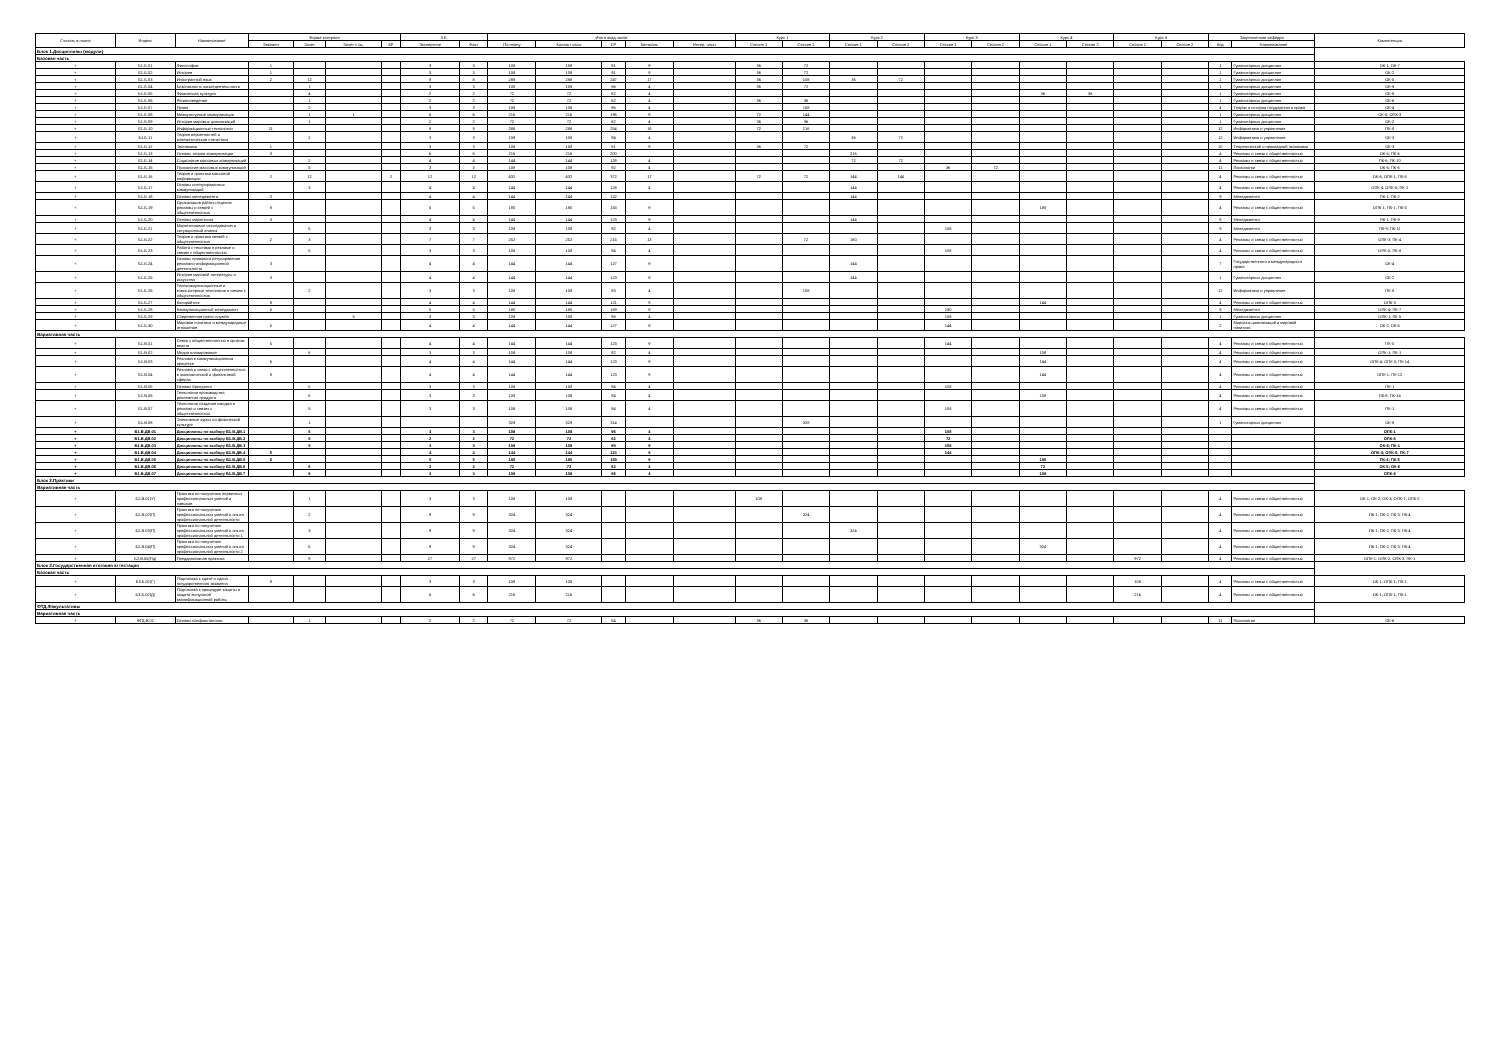| Считать в плане | Индекс | Наименование | Форма контроля | | | | З.Е. | | Итого акад.часов | | | | | Курс 1 | | Курс 2 | | Курс 3 | | Курс 4 | | Курс 5 | | Закрепленная кафедра | | Компетенции |
| --- | --- | --- | --- | --- | --- | --- | --- | --- | --- | --- | --- | --- | --- | --- | --- | --- | --- | --- | --- | --- | --- | --- | --- | --- | --- | --- |
| | | | Экзамен | Зачет | Зачет с оц. | КР | Экспертное | Факт | По плану | Контакт часы | СР | Контроль | Интер. часы | Сессия 1 | Сессия 2 | Сессия 1 | Сессия 2 | Сессия 1 | Сессия 2 | Сессия 1 | Сессия 2 | Сессия 1 | Сессия 2 | Код | Наименование | |
| Блок 1.Дисциплины (модули) | | | | | | | | | | | | | | | | | | | | | | | | | | |
| Базовая часть | | | | | | | | | | | | | | | | | | | | | | | | | | |
| + | Б1.Б.01 | Философия | 1 | | | | 3 | 3 | 108 | 108 | 91 | 9 | | 36 | 72 | | | | | | | | | 1 | Гуманитарных дисциплин | ОК-1; ОК-7 |
| + | Б1.Б.02 | История | 1 | | | | 3 | 3 | 108 | 108 | 91 | 9 | | 36 | 72 | | | | | | | | | 1 | Гуманитарных дисциплин | ОК-2 |
| + | Б1.Б.03 | Иностранный язык | 2 | 12 | | | 8 | 8 | 288 | 288 | 247 | 17 | | 36 | 108 | 36 | 72 | | | | | | | 1 | Гуманитарных дисциплин | ОК-5 |
| + | Б1.Б.04 | Безопасность жизнедеятельности | | 1 | | | 3 | 3 | 108 | 108 | 96 | 4 | | 36 | 72 | | | | | | | | | 1 | Гуманитарных дисциплин | ОК-9 |
| + | Б1.Б.05 | Физическая культура | | 4 | | | 2 | 2 | 72 | 72 | 62 | 4 | | | | | | | | 36 | 36 | | | 1 | Гуманитарных дисциплин | ОК-8 |
| + | Б1.Б.06 | Регионоведение | | 1 | | | 2 | 2 | 72 | 72 | 62 | 4 | | 36 | 36 | | | | | | | | | 1 | Гуманитарных дисциплин | ОК-6 |
| + | Б1.Б.07 | Право | | 2 | | | 3 | 3 | 108 | 108 | 96 | 4 | | | 108 | | | | | | | | | 4 | Теории и истории государства и права | ОК-4 |
| + | Б1.Б.08 | Межкультурные коммуникации | | 1 | 1 | | 6 | 6 | 216 | 216 | 196 | 8 | | 72 | 144 | | | | | | | | | 1 | Гуманитарных дисциплин | ОК-5; ОПК-3 |
| + | Б1.Б.09 | История мировых цивилизаций | | 1 | | | 2 | 2 | 72 | 72 | 62 | 4 | | 36 | 36 | | | | | | | | | 1 | Гуманитарных дисциплин | ОК-2 |
| + | Б1.Б.10 | Информационные технологии | 11 | | | | 8 | 8 | 288 | 288 | 254 | 18 | | 72 | 216 | | | | | | | | | 12 | Информатики и управления | ПК-8 |
| + | Б1.Б.11 | Теория вероятностей и математическая статистика | | 2 | | | 3 | 3 | 108 | 108 | 94 | 4 | | | | 36 | 72 | | | | | | | 12 | Информатики и управления | ОК-3 |
| + | Б1.Б.12 | Экономика | 1 | | | | 3 | 3 | 108 | 108 | 91 | 9 | | 36 | 72 | | | | | | | | | 10 | Теоретической и прикладной экономики | ОК-3 |
| + | Б1.Б.13 | Основы теории коммуникации | 3 | | | | 6 | 6 | 216 | 216 | 200 | | | | | 216 | | | | | | | | 4 | Рекламы и связи с общественностью | ОК-5; ПК-6 |
| + | Б1.Б.14 | Социология массовых коммуникаций | | 2 | | | 4 | 4 | 144 | 144 | 128 | 4 | | | | 72 | 72 | | | | | | | 4 | Рекламы и связи с общественностью | ПК-6; ПК-10 |
| + | Б1.Б.15 | Психология массовых коммуникаций | | 5 | | | 3 | 3 | 108 | 108 | 92 | 4 | | | | | | 36 | 72 | | | | | 11 | Психологии | ОК-6; ПК-6 |
| + | Б1.Б.16 | Теория и практика массовой информации | 2 | 12 | | 2 | 12 | 12 | 432 | 432 | 372 | 17 | | 72 | 72 | 144 | 144 | | | | | | | 4 | Рекламы и связи с общественностью | ОК-6; ОПК-1; ПК-6 |
| + | Б1.Б.17 | Основы интегрированных коммуникаций | | 3 | | | 4 | 4 | 144 | 144 | 128 | 4 | | | | 144 | | | | | | | | 4 | Рекламы и связи с общественностью | ОПК-4; ОПК-5; ПК-1 |
| + | Б1.Б.18 | Основы менеджмента | 3 | | | | 4 | 4 | 144 | 144 | 122 | | | | | 144 | | | | | | | | 9 | Менеджмента | ПК-1; ПК-2 |
| + | Б1.Б.19 | Организация работы отделов рекламы и связей с общественностью | 8 | | | | 5 | 5 | 180 | 180 | 155 | 9 | | | | | | | | 180 | | | | 4 | Рекламы и связи с общественностью | ОПК-1; ПК-1; ПК-5 |
| + | Б1.Б.20 | Основы маркетинга | 3 | | | | 4 | 4 | 144 | 144 | 123 | 9 | | | | 144 | | | | | | | | 9 | Менеджмента | ПК-1; ПК-9 |
| + | Б1.Б.21 | Маркетинговые исследования и ситуационный анализ | | 5 | | | 3 | 3 | 108 | 108 | 92 | 4 | | | | | | 108 | | | | | | 9 | Менеджмента | ПК-9; ПК-11 |
| + | Б1.Б.22 | Теория и практика связей с общественностью | 2 | 3 | | | 7 | 7 | 252 | 252 | 215 | 13 | | | 72 | 180 | | | | | | | | 4 | Рекламы и связи с общественностью | ОПК-3; ПК-4 |
| + | Б1.Б.23 | Работа с текстами в рекламе и связях с общественностью | | 5 | | | 3 | 3 | 108 | 108 | 94 | 4 | | | | | | 108 | | | | | | 4 | Рекламы и связи с общественностью | ОПК-5; ПК-8 |
| + | Б1.Б.24 | Основы правового регулирования рекламно-информационной деятельности | 3 | | | | 4 | 4 | 144 | 144 | 127 | 9 | | | | 144 | | | | | | | | 7 | Государственного и международного права | ОК-4 |
| + | Б1.Б.25 | История мировой литературы и искусства | 3 | | | | 4 | 4 | 144 | 144 | 123 | 9 | | | | 144 | | | | | | | | 1 | Гуманитарных дисциплин | ОК-2 |
| + | Б1.Б.26 | Телекоммуникационные и компьютерные технологии в связях с общественностью | | 2 | | | 3 | 3 | 108 | 108 | 93 | 4 | | | 108 | | | | | | | | | 12 | Информатики и управления | ПК-8 |
| + | Б1.Б.27 | Копирайтинг | 8 | | | | 4 | 4 | 144 | 144 | 121 | 9 | | | | | | | | 144 | | | | 4 | Рекламы и связи с общественностью | ОПК-3 |
| + | Б1.Б.28 | Коммуникационный менеджмент | 5 | | | | 5 | 5 | 180 | 180 | 159 | 9 | | | | | | 180 | | | | | | 9 | Менеджмента | ОПК-4; ПК-7 |
| + | Б1.Б.29 | Современная пресс-служба | | | 5 | | 3 | 3 | 108 | 108 | 96 | 4 | | | | | | 108 | | | | | | 1 | Гуманитарных дисциплин | ОПК-1; ПК-5 |
| + | Б1.Б.30 | Мировая политика и международные отношения | 5 | | | | 4 | 4 | 144 | 144 | 127 | 9 | | | | | | 144 | | | | | | 2 | Мировых цивилизаций и мировой политики | ОК-2; ОК-6 |
| Вариативная часть | | | | | | | | | | | | | | | | | | | | | | | | | | |
| + | Б1.В.01 | Связи с общественностью в органах власти | 5 | | | | 4 | 4 | 144 | 144 | 123 | 9 | | | | | | 144 | | | | | | 4 | Рекламы и связи с общественностью | ПК-5 |
| + | Б1.В.02 | Медиа планирование | | 6 | | | 3 | 3 | 108 | 108 | 92 | 4 | | | | | | | | 108 | | | | 4 | Рекламы и связи с общественностью | ОПК-1; ПК-1 |
| + | Б1.В.03 | Реклама в коммуникационном процессе | 6 | | | | 4 | 4 | 144 | 144 | 123 | 9 | | | | | | | | 144 | | | | 4 | Рекламы и связи с общественностью | ОПК-4; ОПК-5; ПК-14 |
| + | Б1.В.04 | Реклама и связи с общественностью в экономической и финансовой сферах | 8 | | | | 4 | 4 | 144 | 144 | 123 | 9 | | | | | | | | 144 | | | | 4 | Рекламы и связи с общественностью | ОПК-1; ПК-12 |
| + | Б1.В.05 | Основы брендинга | | 5 | | | 3 | 3 | 108 | 108 | 94 | 4 | | | | | | 108 | | | | | | 4 | Рекламы и связи с общественностью | ПК-1 |
| + | Б1.В.06 | Технологии производства рекламного продукта | | 6 | | | 3 | 3 | 108 | 108 | 94 | 4 | | | | | | | | 108 | | | | 4 | Рекламы и связи с общественностью | ПК-8; ПК-14 |
| + | Б1.В.07 | Технологии создания имиджа в рекламе и связях с общественностью | | 5 | | | 3 | 3 | 108 | 108 | 94 | 4 | | | | | | 108 | | | | | | 4 | Рекламы и связи с общественностью | ПК-1 |
| + | Б1.В.08 | Элективные курсы по физической культуре | | 1 | | | | | 328 | 328 | 314 | | | | 328 | | | | | | | | | 1 | Гуманитарных дисциплин | ОК-8 |
| + | Б1.В.ДВ.01 | Дисциплины по выбору Б1.В.ДВ.1 | | 5 | | | 3 | 3 | 108 | 108 | 96 | 4 | | | | | | 108 | | | | | | | | ОПК-1 |
| + | Б1.В.ДВ.02 | Дисциплины по выбору Б1.В.ДВ.2 | | 5 | | | 2 | 2 | 72 | 72 | 62 | 4 | | | | | | 72 | | | | | | | | ОПК-6 |
| + | Б1.В.ДВ.03 | Дисциплины по выбору Б1.В.ДВ.3 | | 5 | | | 3 | 3 | 108 | 108 | 89 | 9 | | | | | | 108 | | | | | | | | ОК-6; ПК-1 |
| + | Б1.В.ДВ.04 | Дисциплины по выбору Б1.В.ДВ.4 | 5 | | | | 4 | 4 | 144 | 144 | 123 | 9 | | | | | | 144 | | | | | | | | ОПК-4; ОПК-5; ПК-7 |
| + | Б1.В.ДВ.05 | Дисциплины по выбору Б1.В.ДВ.5 | 6 | | | | 5 | 5 | 180 | 180 | 159 | 9 | | | | | | | | 180 | | | | | | ПК-4; ПК-5 |
| + | Б1.В.ДВ.06 | Дисциплины по выбору Б1.В.ДВ.6 | | 6 | | | 2 | 2 | 72 | 72 | 62 | 4 | | | | | | | | 72 | | | | | | ОК-5; ОК-6 |
| + | Б1.В.ДВ.07 | Дисциплины по выбору Б1.В.ДВ.7 | | 8 | | | 3 | 3 | 108 | 108 | 96 | 4 | | | | | | | | 108 | | | | | | ОПК-6 |
| Блок 2.Практики | | | | | | | | | | | | | | | | | | | | | | | | | | |
| Вариативная часть | | | | | | | | | | | | | | | | | | | | | | | | | | |
| + | Б2.В.01(У) | Практика по получению первичных профессиональных умений и навыков | | 1 | | | 3 | 3 | 108 | 108 | | | | 108 | | | | | | | | | | 4 | Рекламы и связи с общественностью | ОК-1; ОК-2; ОК-3; ОПК-1; ОПК-2 |
| + | Б2.В.02(П) | Практика по получению профессиональных умений и опыта профессиональной деятельности | | 2 | | | 9 | 9 | 324 | 324 | | | | | 324 | | | | | | | | | 4 | Рекламы и связи с общественностью | ПК-1; ПК-2; ПК-3; ПК-4 |
| + | Б2.В.03(П) | Практика по получению профессиональных умений и опыта профессиональной деятельности 1 | | 3 | | | 9 | 9 | 324 | 324 | | | | | | 324 | | | | | | | | 4 | Рекламы и связи с общественностью | ПК-1; ПК-2; ПК-3; ПК-4 |
| + | Б2.В.04(П) | Практика по получению профессиональных умений и опыта профессиональной деятельности 2 | | 6 | | | 9 | 9 | 324 | 324 | | | | | | | | | | 324 | | | | 4 | Рекламы и связи с общественностью | ПК-1; ПК-2; ПК-3; ПК-4 |
| + | Б2.В.05(Пд) | Преддипломная практика | | 9 | | | 27 | 27 | 972 | 972 | | | | | | | | | | | | 972 | | 4 | Рекламы и связи с общественностью | ОПК-1; ОПК-2; ОПК-3; ПК-1 |
| Блок 3.Государственная итоговая аттестация | | | | | | | | | | | | | | | | | | | | | | | | | | |
| Базовая часть | | | | | | | | | | | | | | | | | | | | | | | | | | |
| + | Б3.Б.01(Г) | Подготовка к сдаче и сдача государственного экзамена | 9 | | | | 3 | 3 | 108 | 108 | | | | | | | | | | | | 108 | | 4 | Рекламы и связи с общественностью | ОК-1; ОПК-1; ПК-1 |
| + | Б3.Б.02(Д) | Подготовка к процедуре защиты и защита выпускной квалификационной работы | | | | | 6 | 6 | 216 | 216 | | | | | | | | | | | | 216 | | 4 | Рекламы и связи с общественностью | ОК-1; ОПК-1; ПК-1 |
| ФТД.Факультативы | | | | | | | | | | | | | | | | | | | | | | | | | | |
| Вариативная часть | | | | | | | | | | | | | | | | | | | | | | | | | | |
| + | ФТД.В.01 | Основы конфликтологии | | 1 | | | 2 | 2 | 72 | 72 | 64 | | | 36 | 36 | | | | | | | | | 11 | Психологии | ОК-6 |